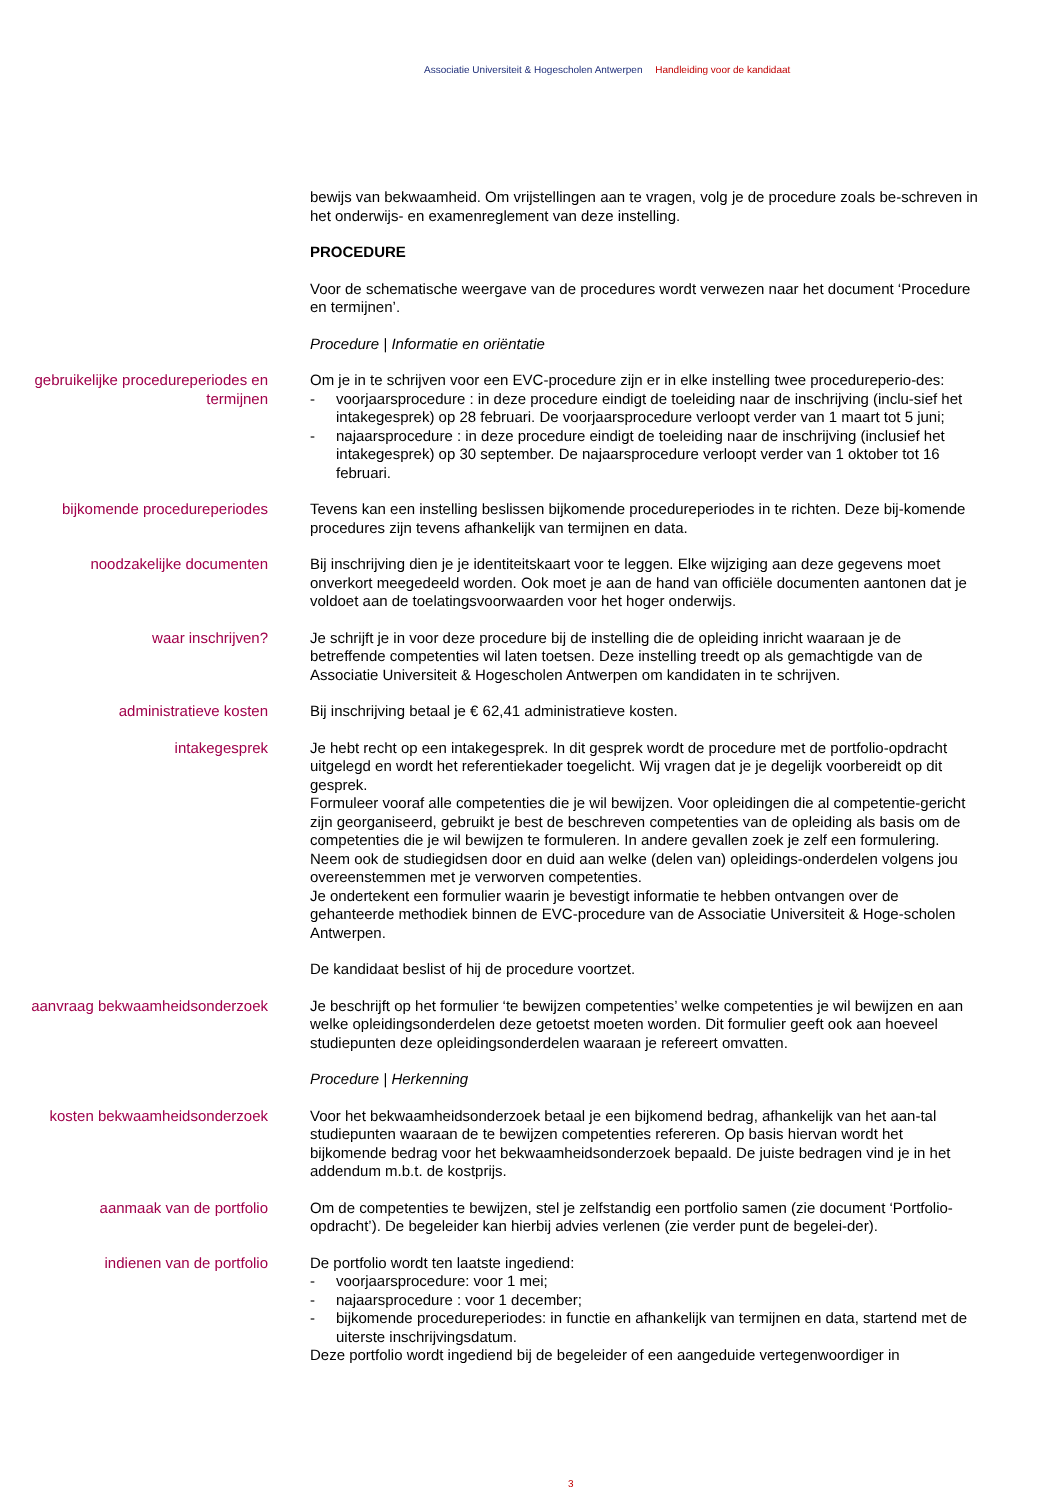Associatie Universiteit & Hogescholen Antwerpen Handleiding voor de kandidaat
bewijs van bekwaamheid. Om vrijstellingen aan te vragen, volg je de procedure zoals be-schreven in het onderwijs- en examenreglement van deze instelling.
PROCEDURE
Voor de schematische weergave van de procedures wordt verwezen naar het document ‘Procedure en termijnen’.
Procedure | Informatie en oriëntatie
gebruikelijke procedureperiodes en termijnen
Om je in te schrijven voor een EVC-procedure zijn er in elke instelling twee procedureperio-des:
- voorjaarsprocedure : in deze procedure eindigt de toeleiding naar de inschrijving (inclu-sief het intakegesprek) op 28 februari. De voorjaarsprocedure verloopt verder van 1 maart tot 5 juni;
- najaarsprocedure : in deze procedure eindigt de toeleiding naar de inschrijving (inclusief het intakegesprek) op 30 september. De najaarsprocedure verloopt verder van 1 oktober tot 16 februari.
bijkomende procedureperiodes Tevens kan een instelling beslissen bijkomende procedureperiodes in te richten. Deze bij-komende procedures zijn tevens afhankelijk van termijnen en data.
noodzakelijke documenten Bij inschrijving dien je je identiteitskaart voor te leggen. Elke wijziging aan deze gegevens moet onverkort meegedeeld worden. Ook moet je aan de hand van officiële documenten aantonen dat je voldoet aan de toelatingsvoorwaarden voor het hoger onderwijs.
waar inschrijven? Je schrijft je in voor deze procedure bij de instelling die de opleiding inricht waaraan je de betreffende competenties wil laten toetsen. Deze instelling treedt op als gemachtigde van de Associatie Universiteit & Hogescholen Antwerpen om kandidaten in te schrijven.
administratieve kosten Bij inschrijving betaal je € 62,41 administratieve kosten.
intakegesprek Je hebt recht op een intakegesprek. In dit gesprek wordt de procedure met de portfolio-opdracht uitgelegd en wordt het referentiekader toegelicht. Wij vragen dat je je degelijk voorbereidt op dit gesprek.
Formuleer vooraf alle competenties die je wil bewijzen. Voor opleidingen die al competentie-gericht zijn georganiseerd, gebruikt je best de beschreven competenties van de opleiding als basis om de competenties die je wil bewijzen te formuleren. In andere gevallen zoek je zelf een formulering. Neem ook de studiegidsen door en duid aan welke (delen van) opleidings-onderdelen volgens jou overeenstemmen met je verworven competenties.
Je ondertekent een formulier waarin je bevestigt informatie te hebben ontvangen over de gehanteerde methodiek binnen de EVC-procedure van de Associatie Universiteit & Hoge-scholen Antwerpen.
De kandidaat beslist of hij de procedure voortzet.
aanvraag bekwaamheidsonderzoek
Je beschrijft op het formulier ‘te bewijzen competenties’ welke competenties je wil bewijzen en aan welke opleidingsonderdelen deze getoetst moeten worden. Dit formulier geeft ook aan hoeveel studiepunten deze opleidingsonderdelen waaraan je refereert omvatten.
Procedure | Herkenning
kosten bekwaamheidsonderzoek Voor het bekwaamheidsonderzoek betaal je een bijkomend bedrag, afhankelijk van het aan-tal studiepunten waaraan de te bewijzen competenties refereren. Op basis hiervan wordt het bijkomende bedrag voor het bekwaamheidsonderzoek bepaald. De juiste bedragen vind je in het addendum m.b.t. de kostprijs.
aanmaak van de portfolio Om de competenties te bewijzen, stel je zelfstandig een portfolio samen (zie document ‘Portfolio-opdracht’). De begeleider kan hierbij advies verlenen (zie verder punt de begelei-der).
indienen van de portfolio De portfolio wordt ten laatste ingediend:
- voorjaarsprocedure: voor 1 mei;
- najaarsprocedure : voor 1 december;
- bijkomende procedureperiodes: in functie en afhankelijk van termijnen en data, startend met de uiterste inschrijvingsdatum.
Deze portfolio wordt ingediend bij de begeleider of een aangeduide vertegenwoordiger in
3